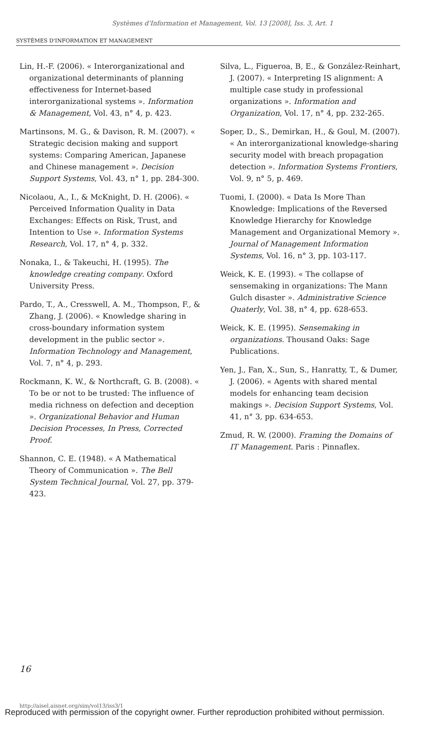Systèmes d'Information et Management, Vol. 13 [2008], Iss. 3, Art. 1
SYSTÈMES D'INFORMATION ET MANAGEMENT
Lin, H.-F. (2006). « Interorganizational and organizational determinants of planning effectiveness for Internet-based interorganizational systems ». Information & Management, Vol. 43, n° 4, p. 423.
Martinsons, M. G., & Davison, R. M. (2007). « Strategic decision making and support systems: Comparing American, Japanese and Chinese management ». Decision Support Systems, Vol. 43, n° 1, pp. 284-300.
Nicolaou, A., I., & McKnight, D. H. (2006). « Perceived Information Quality in Data Exchanges: Effects on Risk, Trust, and Intention to Use ». Information Systems Research, Vol. 17, n° 4, p. 332.
Nonaka, I., & Takeuchi, H. (1995). The knowledge creating company. Oxford University Press.
Pardo, T., A., Cresswell, A. M., Thompson, F., & Zhang, J. (2006). « Knowledge sharing in cross-boundary information system development in the public sector ». Information Technology and Management, Vol. 7, n° 4, p. 293.
Rockmann, K. W., & Northcraft, G. B. (2008). « To be or not to be trusted: The influence of media richness on defection and deception ». Organizational Behavior and Human Decision Processes, In Press, Corrected Proof.
Shannon, C. E. (1948). « A Mathematical Theory of Communication ». The Bell System Technical Journal, Vol. 27, pp. 379-423.
Silva, L., Figueroa, B, E., & González-Reinhart, J. (2007). « Interpreting IS alignment: A multiple case study in professional organizations ». Information and Organization, Vol. 17, n° 4, pp. 232-265.
Soper, D., S., Demirkan, H., & Goul, M. (2007). « An interorganizational knowledge-sharing security model with breach propagation detection ». Information Systems Frontiers, Vol. 9, n° 5, p. 469.
Tuomi, I. (2000). « Data Is More Than Knowledge: Implications of the Reversed Knowledge Hierarchy for Knowledge Management and Organizational Memory ». Journal of Management Information Systems, Vol. 16, n° 3, pp. 103-117.
Weick, K. E. (1993). « The collapse of sensemaking in organizations: The Mann Gulch disaster ». Administrative Science Quaterly, Vol. 38, n° 4, pp. 628-653.
Weick, K. E. (1995). Sensemaking in organizations. Thousand Oaks: Sage Publications.
Yen, J., Fan, X., Sun, S., Hanratty, T., & Dumer, J. (2006). « Agents with shared mental models for enhancing team decision makings ». Decision Support Systems, Vol. 41, n° 3, pp. 634-653.
Zmud, R. W. (2000). Framing the Domains of IT Management. Paris : Pinnaflex.
16
http://aisel.aisnet.org/sim/vol13/iss3/1
Reproduced with permission of the copyright owner. Further reproduction prohibited without permission.